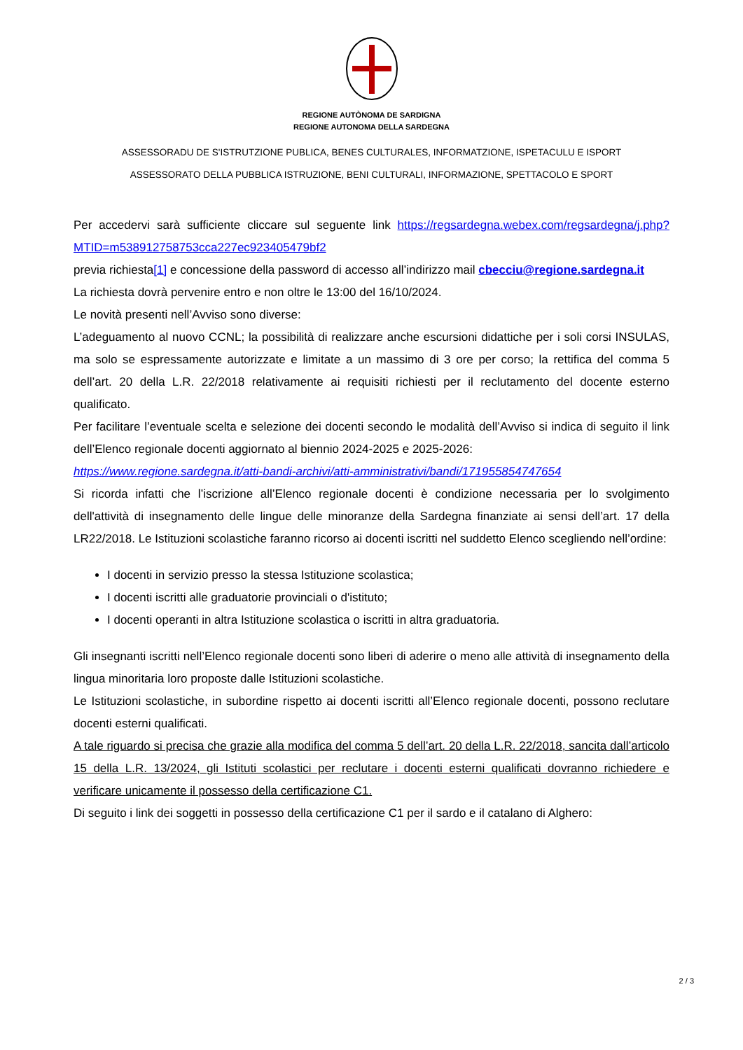REGIONE AUTÒNOMA DE SARDIGNA
REGIONE AUTONOMA DELLA SARDEGNA
ASSESSORADU DE S'ISTRUTZIONE PUBLICA, BENES CULTURALES, INFORMATZIONE, ISPETACULU E ISPORT
ASSESSORATO DELLA PUBBLICA ISTRUZIONE, BENI CULTURALI, INFORMAZIONE, SPETTACOLO E SPORT
Per accedervi sarà sufficiente cliccare sul seguente link https://regsardegna.webex.com/regsardegna/j.php?MTID=m538912758753cca227ec923405479bf2
previa richiesta[1] e concessione della password di accesso all’indirizzo mail cbecciu@regione.sardegna.it
La richiesta dovrà pervenire entro e non oltre le 13:00 del 16/10/2024.
Le novità presenti nell’Avviso sono diverse:
L’adeguamento al nuovo CCNL; la possibilità di realizzare anche escursioni didattiche per i soli corsi INSULAS, ma solo se espressamente autorizzate e limitate a un massimo di 3 ore per corso; la rettifica del comma 5 dell’art. 20 della L.R. 22/2018 relativamente ai requisiti richiesti per il reclutamento del docente esterno qualificato.
Per facilitare l’eventuale scelta e selezione dei docenti secondo le modalità dell’Avviso si indica di seguito il link dell’Elenco regionale docenti aggiornato al biennio 2024-2025 e 2025-2026:
https://www.regione.sardegna.it/atti-bandi-archivi/atti-amministrativi/bandi/171955854747654
Si ricorda infatti che l’iscrizione all’Elenco regionale docenti è condizione necessaria per lo svolgimento dell'attività di insegnamento delle lingue delle minoranze della Sardegna finanziate ai sensi dell’art. 17 della LR22/2018. Le Istituzioni scolastiche faranno ricorso ai docenti iscritti nel suddetto Elenco scegliendo nell’ordine:
I docenti in servizio presso la stessa Istituzione scolastica;
I docenti iscritti alle graduatorie provinciali o d'istituto;
I docenti operanti in altra Istituzione scolastica o iscritti in altra graduatoria.
Gli insegnanti iscritti nell’Elenco regionale docenti sono liberi di aderire o meno alle attività di insegnamento della lingua minoritaria loro proposte dalle Istituzioni scolastiche.
Le Istituzioni scolastiche, in subordine rispetto ai docenti iscritti all’Elenco regionale docenti, possono reclutare docenti esterni qualificati.
A tale riguardo si precisa che grazie alla modifica del comma 5 dell’art. 20 della L.R. 22/2018, sancita dall’articolo 15 della L.R. 13/2024, gli Istituti scolastici per reclutare i docenti esterni qualificati dovranno richiedere e verificare unicamente il possesso della certificazione C1.
Di seguito i link dei soggetti in possesso della certificazione C1 per il sardo e il catalano di Alghero:
2 / 3